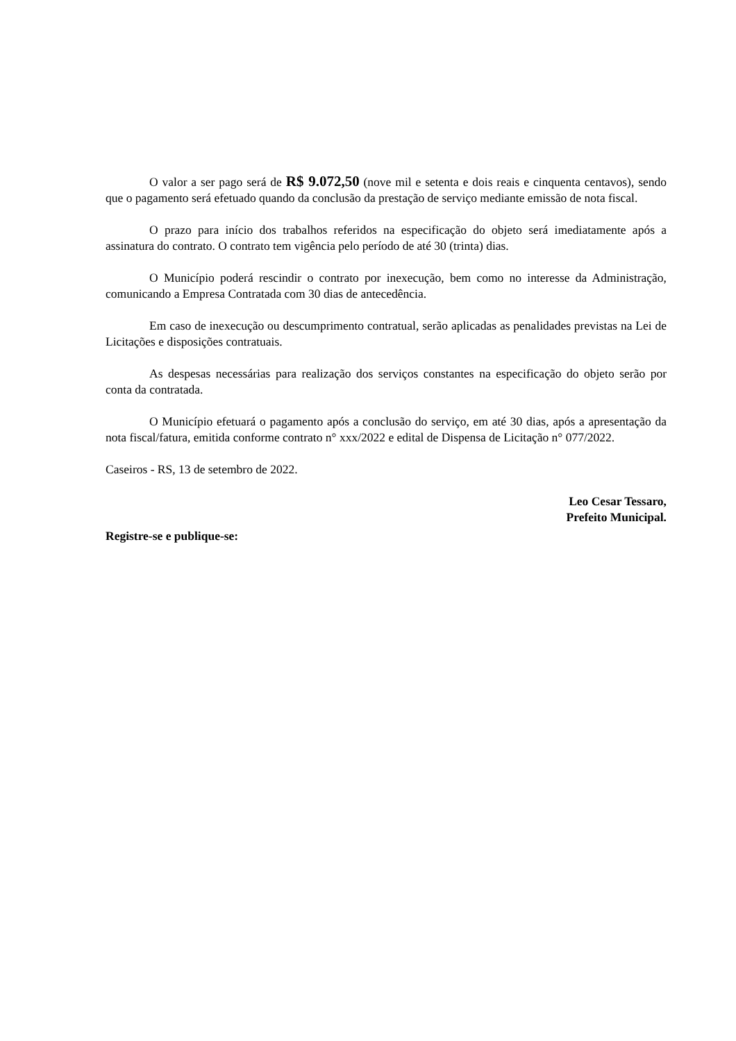O valor a ser pago será de R$ 9.072,50 (nove mil e setenta e dois reais e cinquenta centavos), sendo que o pagamento será efetuado quando da conclusão da prestação de serviço mediante emissão de nota fiscal.
O prazo para início dos trabalhos referidos na especificação do objeto será imediatamente após a assinatura do contrato. O contrato tem vigência pelo período de até 30 (trinta) dias.
O Município poderá rescindir o contrato por inexecução, bem como no interesse da Administração, comunicando a Empresa Contratada com 30 dias de antecedência.
Em caso de inexecução ou descumprimento contratual, serão aplicadas as penalidades previstas na Lei de Licitações e disposições contratuais.
As despesas necessárias para realização dos serviços constantes na especificação do objeto serão por conta da contratada.
O Município efetuará o pagamento após a conclusão do serviço, em até 30 dias, após a apresentação da nota fiscal/fatura, emitida conforme contrato n° xxx/2022 e edital de Dispensa de Licitação n° 077/2022.
Caseiros - RS, 13 de setembro de 2022.
Leo Cesar Tessaro,
Prefeito Municipal.
Registre-se e publique-se: